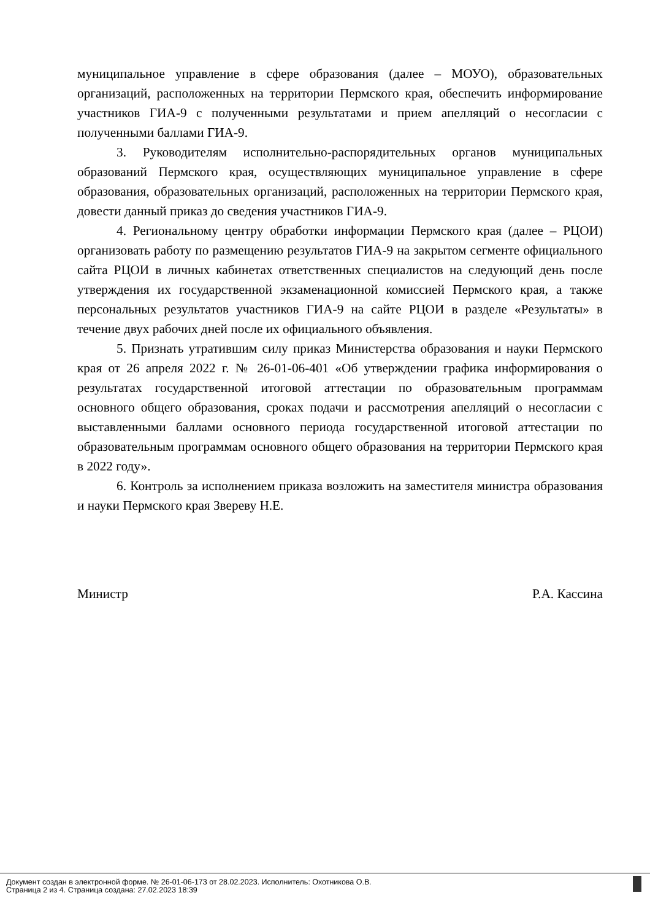муниципальное управление в сфере образования (далее – МОУО), образовательных организаций, расположенных на территории Пермского края, обеспечить информирование участников ГИА-9 с полученными результатами и прием апелляций о несогласии с полученными баллами ГИА-9.
3. Руководителям исполнительно-распорядительных органов муниципальных образований Пермского края, осуществляющих муниципальное управление в сфере образования, образовательных организаций, расположенных на территории Пермского края, довести данный приказ до сведения участников ГИА-9.
4. Региональному центру обработки информации Пермского края (далее – РЦОИ) организовать работу по размещению результатов ГИА-9 на закрытом сегменте официального сайта РЦОИ в личных кабинетах ответственных специалистов на следующий день после утверждения их государственной экзаменационной комиссией Пермского края, а также персональных результатов участников ГИА-9 на сайте РЦОИ в разделе «Результаты» в течение двух рабочих дней после их официального объявления.
5. Признать утратившим силу приказ Министерства образования и науки Пермского края от 26 апреля 2022 г. № 26-01-06-401 «Об утверждении графика информирования о результатах государственной итоговой аттестации по образовательным программам основного общего образования, сроках подачи и рассмотрения апелляций о несогласии с выставленными баллами основного периода государственной итоговой аттестации по образовательным программам основного общего образования на территории Пермского края в 2022 году».
6. Контроль за исполнением приказа возложить на заместителя министра образования и науки Пермского края Звереву Н.Е.
Министр Р.А. Кассина
Документ создан в электронной форме. № 26-01-06-173 от 28.02.2023. Исполнитель: Охотникова О.В.
Страница 2 из 4. Страница создана: 27.02.2023 18:39